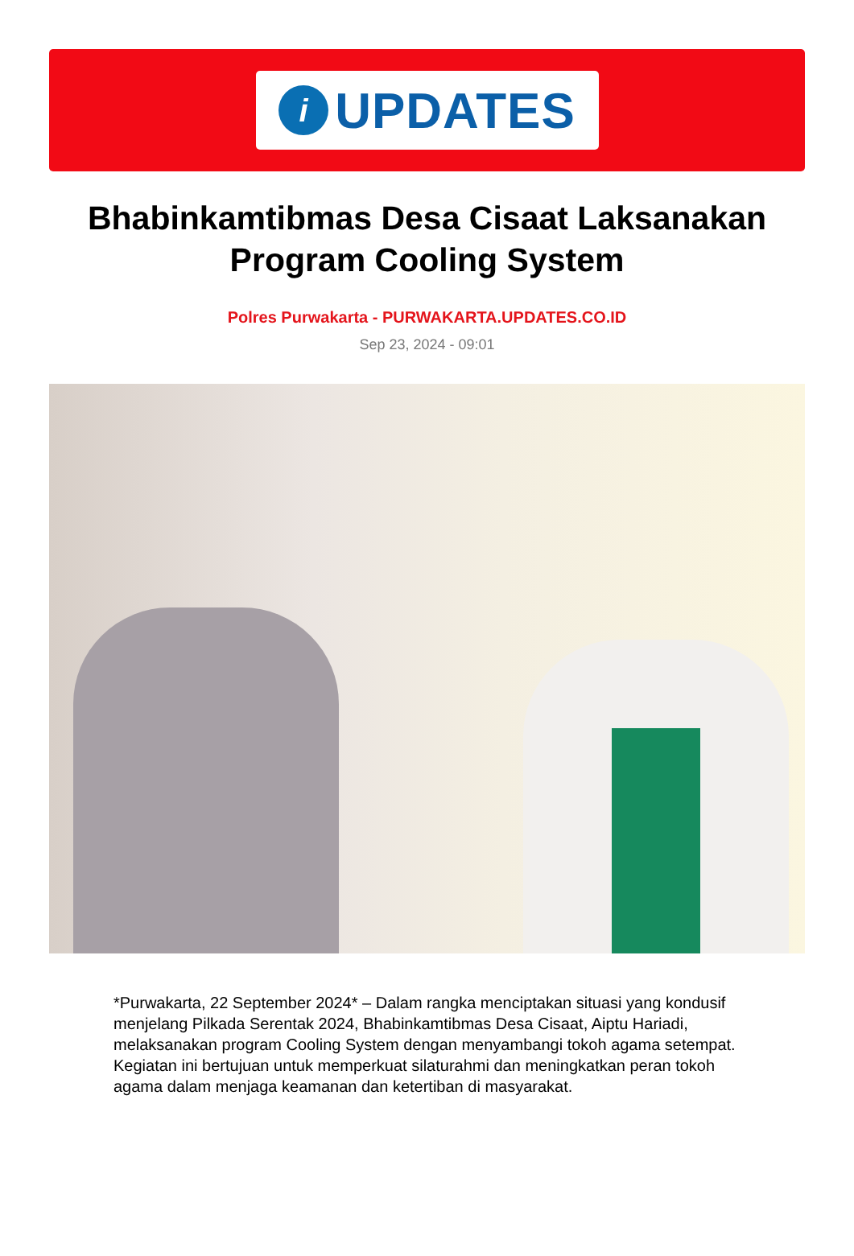i
UPDATES
Bhabinkamtibmas Desa Cisaat Laksanakan Program Cooling System
Polres Purwakarta - PURWAKARTA.UPDATES.CO.ID
Sep 23, 2024 - 09:01
*Purwakarta, 22 September 2024* – Dalam rangka menciptakan situasi yang kondusif menjelang Pilkada Serentak 2024, Bhabinkamtibmas Desa Cisaat, Aiptu Hariadi, melaksanakan program Cooling System dengan menyambangi tokoh agama setempat. Kegiatan ini bertujuan untuk memperkuat silaturahmi dan meningkatkan peran tokoh agama dalam menjaga keamanan dan ketertiban di masyarakat.